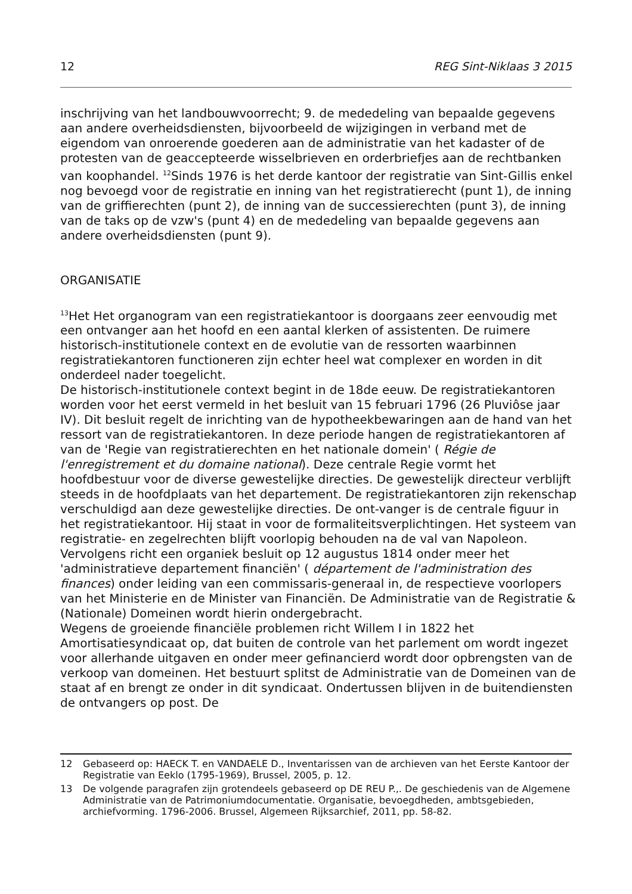12 REG Sint-Niklaas 3 2015
inschrijving van het landbouwvoorrecht; 9. de mededeling van bepaalde gegevens aan andere overheidsdiensten, bijvoorbeeld de wijzigingen in verband met de eigendom van onroerende goederen aan de administratie van het kadaster of de protesten van de geaccepteerde wisselbrieven en orderbriefjes aan de rechtbanken van koophandel. <sup>12</sup>Sinds 1976 is het derde kantoor der registratie van Sint-Gillis enkel nog bevoegd voor de registratie en inning van het registratierecht (punt 1), de inning van de griffierechten (punt 2), de inning van de successierechten (punt 3), de inning van de taks op de vzw's (punt 4) en de mededeling van bepaalde gegevens aan andere overheidsdiensten (punt 9).
ORGANISATIE
<sup>13</sup> Het Het organogram van een registratiekantoor is doorgaans zeer eenvoudig met een ontvanger aan het hoofd en een aantal klerken of assistenten. De ruimere historisch-institutionele context en de evolutie van de ressorten waarbinnen registratiekantoren functioneren zijn echter heel wat complexer en worden in dit onderdeel nader toegelicht.
De historisch-institutionele context begint in de 18de eeuw. De registratiekantoren worden voor het eerst vermeld in het besluit van 15 februari 1796 (26 Pluviôse jaar IV). Dit besluit regelt de inrichting van de hypotheekbewaringen aan de hand van het ressort van de registratiekantoren. In deze periode hangen de registratiekantoren af van de 'Regie van registratierechten en het nationale domein' ( Régie de l'enregistrement et du domaine national). Deze centrale Regie vormt het hoofdbestuur voor de diverse gewestelijke directies. De gewestelijk directeur verblijft steeds in de hoofdplaats van het departement. De registratiekantoren zijn rekenschap verschuldigd aan deze gewestelijke directies. De ont-vanger is de centrale figuur in het registratiekantoor. Hij staat in voor de formaliteitsverplichtingen. Het systeem van registratie- en zegelrechten blijft voorlopig behouden na de val van Napoleon. Vervolgens richt een organiek besluit op 12 augustus 1814 onder meer het 'administratieve departement financiën' ( département de l'administration des finances) onder leiding van een commissaris-generaal in, de respectieve voorlopers van het Ministerie en de Minister van Financiën. De Administratie van de Registratie & (Nationale) Domeinen wordt hierin ondergebracht.
Wegens de groeiende financiële problemen richt Willem I in 1822 het Amortisatiesyndicaat op, dat buiten de controle van het parlement om wordt ingezet voor allerhande uitgaven en onder meer gefinancierd wordt door opbrengsten van de verkoop van domeinen. Het bestuurt splitst de Administratie van de Domeinen van de staat af en brengt ze onder in dit syndicaat. Ondertussen blijven in de buitendiensten de ontvangers op post. De
12 Gebaseerd op: HAECK T. en VANDAELE D., Inventarissen van de archieven van het Eerste Kantoor der Registratie van Eeklo (1795-1969), Brussel, 2005, p. 12.
13 De volgende paragrafen zijn grotendeels gebaseerd op DE REU P.,. De geschiedenis van de Algemene Administratie van de Patrimoniumdocumentatie. Organisatie, bevoegdheden, ambtsgebieden, archiefvorming. 1796-2006. Brussel, Algemeen Rijksarchief, 2011, pp. 58-82.